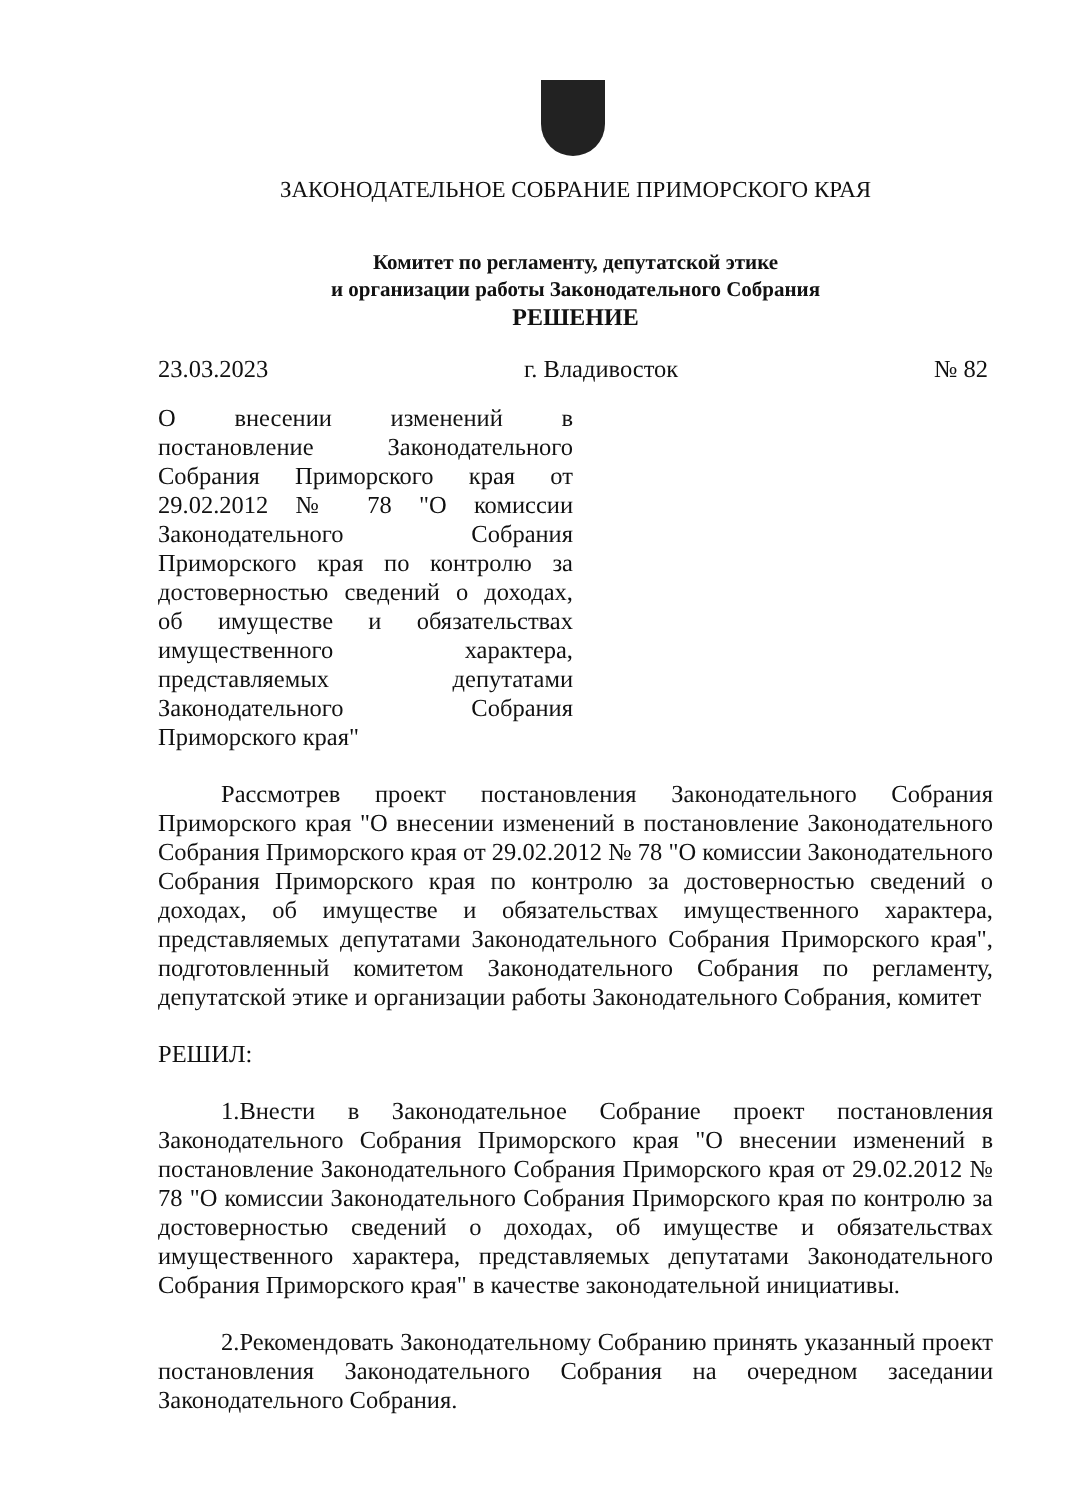ЗАКОНОДАТЕЛЬНОЕ СОБРАНИЕ ПРИМОРСКОГО КРАЯ
Комитет по регламенту, депутатской этике
и организации работы Законодательного Собрания
РЕШЕНИЕ
23.03.2023 г. Владивосток № 82
О внесении изменений в постановление Законодательного Собрания Приморского края от 29.02.2012 № 78 "О комиссии Законодательного Собрания Приморского края по контролю за достоверностью сведений о доходах, об имуществе и обязательствах имущественного характера, представляемых депутатами Законодательного Собрания Приморского края"
Рассмотрев проект постановления Законодательного Собрания Приморского края "О внесении изменений в постановление Законодательного Собрания Приморского края от 29.02.2012 № 78 "О комиссии Законодательного Собрания Приморского края по контролю за достоверностью сведений о доходах, об имуществе и обязательствах имущественного характера, представляемых депутатами Законодательного Собрания Приморского края", подготовленный комитетом Законодательного Собрания по регламенту, депутатской этике и организации работы Законодательного Собрания, комитет
РЕШИЛ:
1.Внести в Законодательное Собрание проект постановления Законодательного Собрания Приморского края "О внесении изменений в постановление Законодательного Собрания Приморского края от 29.02.2012 № 78 "О комиссии Законодательного Собрания Приморского края по контролю за достоверностью сведений о доходах, об имуществе и обязательствах имущественного характера, представляемых депутатами Законодательного Собрания Приморского края" в качестве законодательной инициативы.
2.Рекомендовать Законодательному Собранию принять указанный проект постановления Законодательного Собрания на очередном заседании Законодательного Собрания.